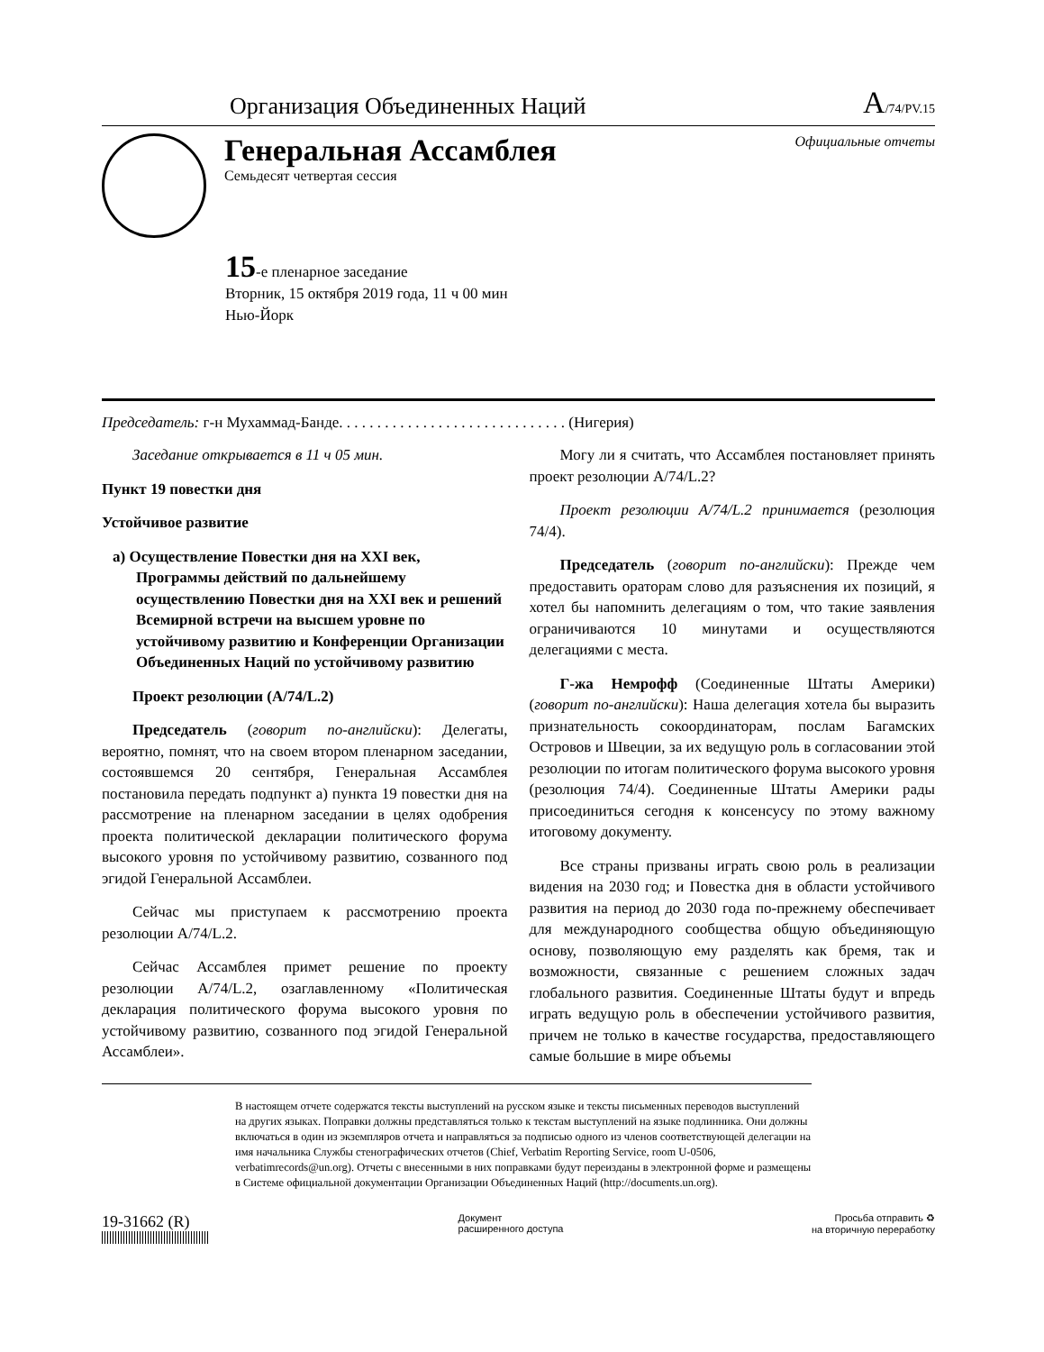Организация Объединенных Наций A/74/PV.15
Генеральная Ассамблея
Семьдесят четвертая сессия
Официальные отчеты
15-е пленарное заседание
Вторник, 15 октября 2019 года, 11 ч 00 мин
Нью-Йорк
Председатель: г-н Мухаммад-Банде. . . . . . . . . . . . . . . . . . . . . . . . . . . . . . (Нигерия)
Заседание открывается в 11 ч 05 мин.
Пункт 19 повестки дня
Устойчивое развитие
a) Осуществление Повестки дня на XXI век, Программы действий по дальнейшему осуществлению Повестки дня на XXI век и решений Всемирной встречи на высшем уровне по устойчивому развитию и Конференции Организации Объединенных Наций по устойчивому развитию
Проект резолюции (A/74/L.2)
Председатель (говорит по-английски): Делегаты, вероятно, помнят, что на своем втором пленарном заседании, состоявшемся 20 сентября, Генеральная Ассамблея постановила передать подпункт a) пункта 19 повестки дня на рассмотрение на пленарном заседании в целях одобрения проекта политической декларации политического форума высокого уровня по устойчивому развитию, созванного под эгидой Генеральной Ассамблеи.
Сейчас мы приступаем к рассмотрению проекта резолюции A/74/L.2.
Сейчас Ассамблея примет решение по проекту резолюции A/74/L.2, озаглавленному «Политическая декларация политического форума высокого уровня по устойчивому развитию, созванного под эгидой Генеральной Ассамблеи».
Могу ли я считать, что Ассамблея постановляет принять проект резолюции A/74/L.2?
Проект резолюции A/74/L.2 принимается (резолюция 74/4).
Председатель (говорит по-английски): Прежде чем предоставить ораторам слово для разъяснения их позиций, я хотел бы напомнить делегациям о том, что такие заявления ограничиваются 10 минутами и осуществляются делегациями с места.
Г-жа Немрофф (Соединенные Штаты Америки) (говорит по-английски): Наша делегация хотела бы выразить признательность сокоординаторам, послам Багамских Островов и Швеции, за их ведущую роль в согласовании этой резолюции по итогам политического форума высокого уровня (резолюция 74/4). Соединенные Штаты Америки рады присоединиться сегодня к консенсусу по этому важному итоговому документу.
Все страны призваны играть свою роль в реализации видения на 2030 год; и Повестка дня в области устойчивого развития на период до 2030 года по-прежнему обеспечивает для международного сообщества общую объединяющую основу, позволяющую ему разделять как бремя, так и возможности, связанные с решением сложных задач глобального развития. Соединенные Штаты будут и впредь играть ведущую роль в обеспечении устойчивого развития, причем не только в качестве государства, предоставляющего самые большие в мире объемы
В настоящем отчете содержатся тексты выступлений на русском языке и тексты письменных переводов выступлений на других языках. Поправки должны представляться только к текстам выступлений на языке подлинника. Они должны включаться в один из экземпляров отчета и направляться за подписью одного из членов соответствующей делегации на имя начальника Службы стенографических отчетов (Chief, Verbatim Reporting Service, room U-0506, verbatimrecords@un.org). Отчеты с внесенными в них поправками будут переизданы в электронной форме и размещены в Системе официальной документации Организации Объединенных Наций (http://documents.un.org).
19-31662 (R)
Документ
расширенного доступа
Просьба отправить ♻
на вторичную переработку